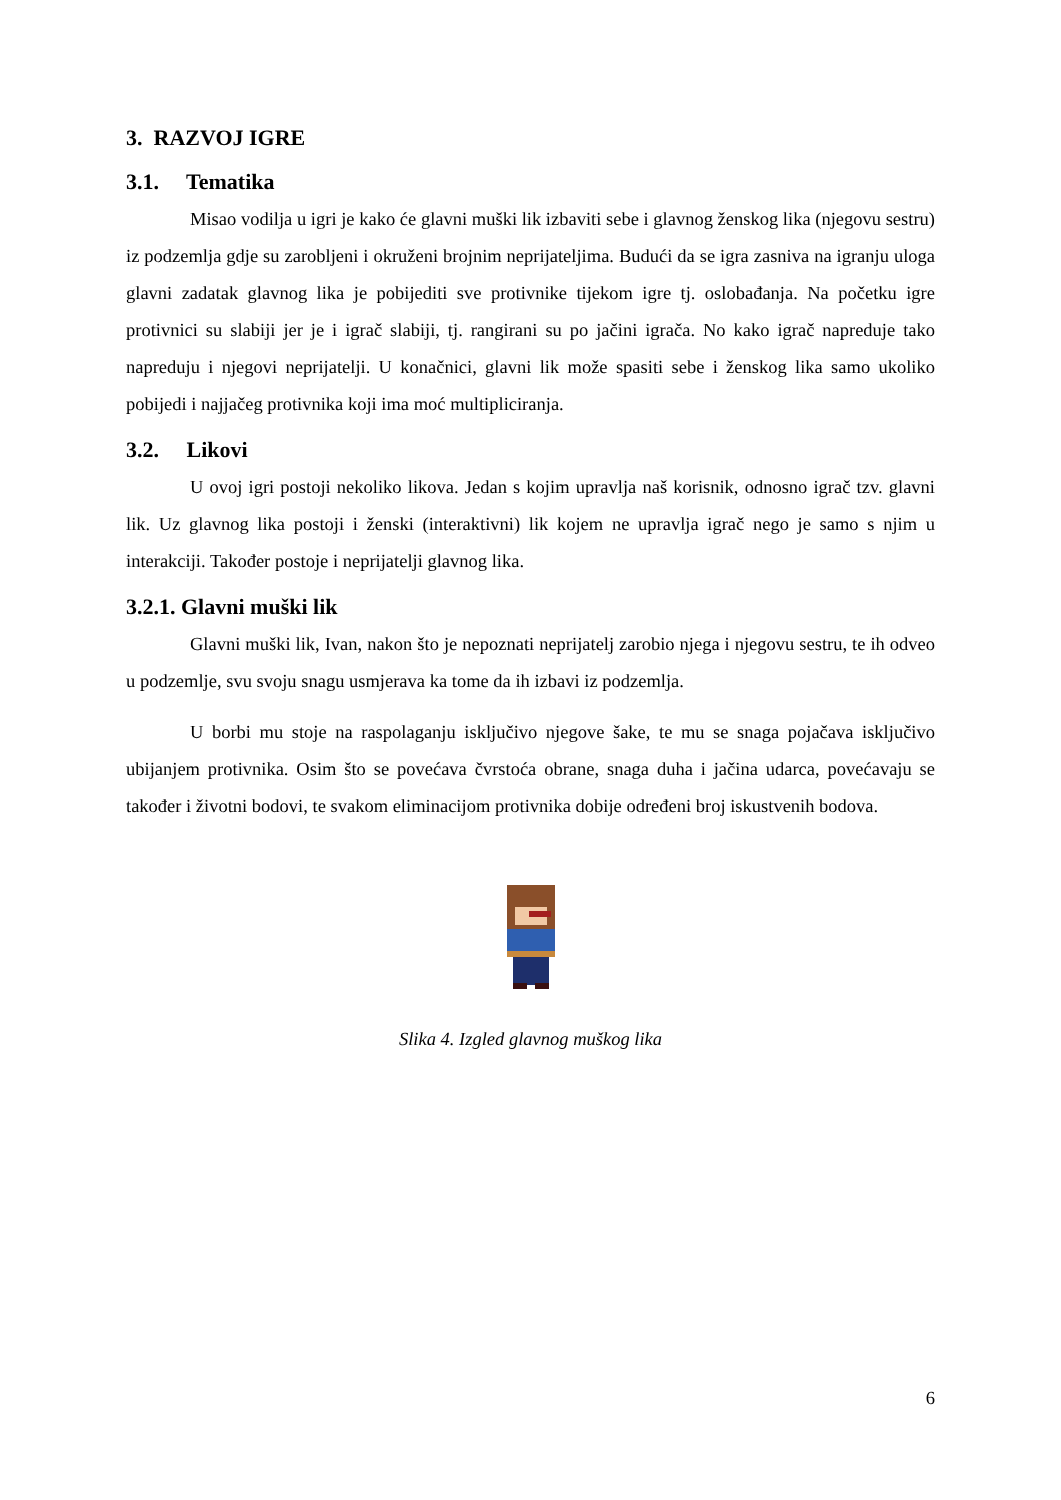3. RAZVOJ IGRE
3.1. Tematika
Misao vodilja u igri je kako će glavni muški lik izbaviti sebe i glavnog ženskog lika (njegovu sestru) iz podzemlja gdje su zarobljeni i okruženi brojnim neprijateljima. Budući da se igra zasniva na igranju uloga glavni zadatak glavnog lika je pobijediti sve protivnike tijekom igre tj. oslobađanja. Na početku igre protivnici su slabiji jer je i igrač slabiji, tj. rangirani su po jačini igrača. No kako igrač napreduje tako napreduju i njegovi neprijatelji. U konačnici, glavni lik može spasiti sebe i ženskog lika samo ukoliko pobijedi i najjačeg protivnika koji ima moć multipliciranja.
3.2. Likovi
U ovoj igri postoji nekoliko likova. Jedan s kojim upravlja naš korisnik, odnosno igrač tzv. glavni lik. Uz glavnog lika postoji i ženski (interaktivni) lik kojem ne upravlja igrač nego je samo s njim u interakciji. Također postoje i neprijatelji glavnog lika.
3.2.1. Glavni muški lik
Glavni muški lik, Ivan, nakon što je nepoznati neprijatelj zarobio njega i njegovu sestru, te ih odveo u podzemlje, svu svoju snagu usmjerava ka tome da ih izbavi iz podzemlja.
U borbi mu stoje na raspolaganju isključivo njegove šake, te mu se snaga pojačava isključivo ubijanjem protivnika. Osim što se povećava čvrstoća obrane, snaga duha i jačina udarca, povećavaju se također i životni bodovi, te svakom eliminacijom protivnika dobije određeni broj iskustvenih bodova.
Slika 4. Izgled glavnog muškog lika
6